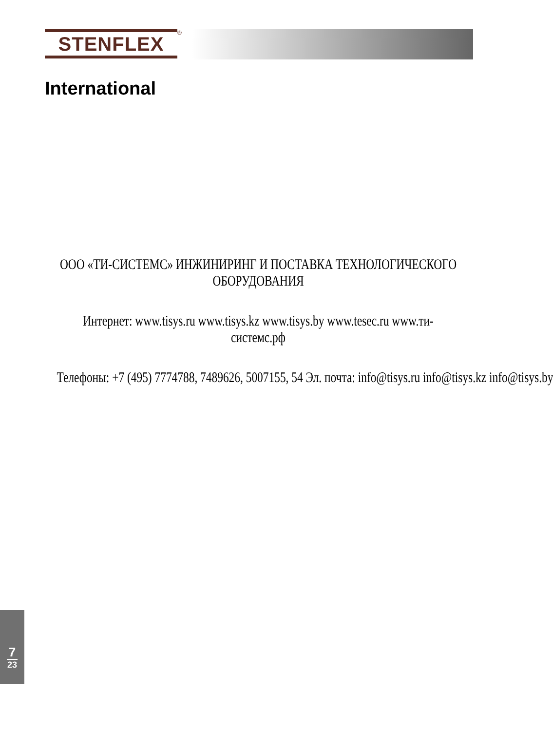STENFLEX
®
International
ООО «ТИ-СИСТЕМС» ИНЖИНИРИНГ И ПОСТАВКА ТЕХНОЛОГИЧЕСКОГО ОБОРУДОВАНИЯ
Интернет: www.tisys.ru www.tisys.kz www.tisys.by www.tesec.ru www.ти-системс.рф
Телефоны: +7 (495) 7774788, 7489626, 5007155, 54 Эл. почта: info@tisys.ru info@tisys.kz info@tisys.by
7
23